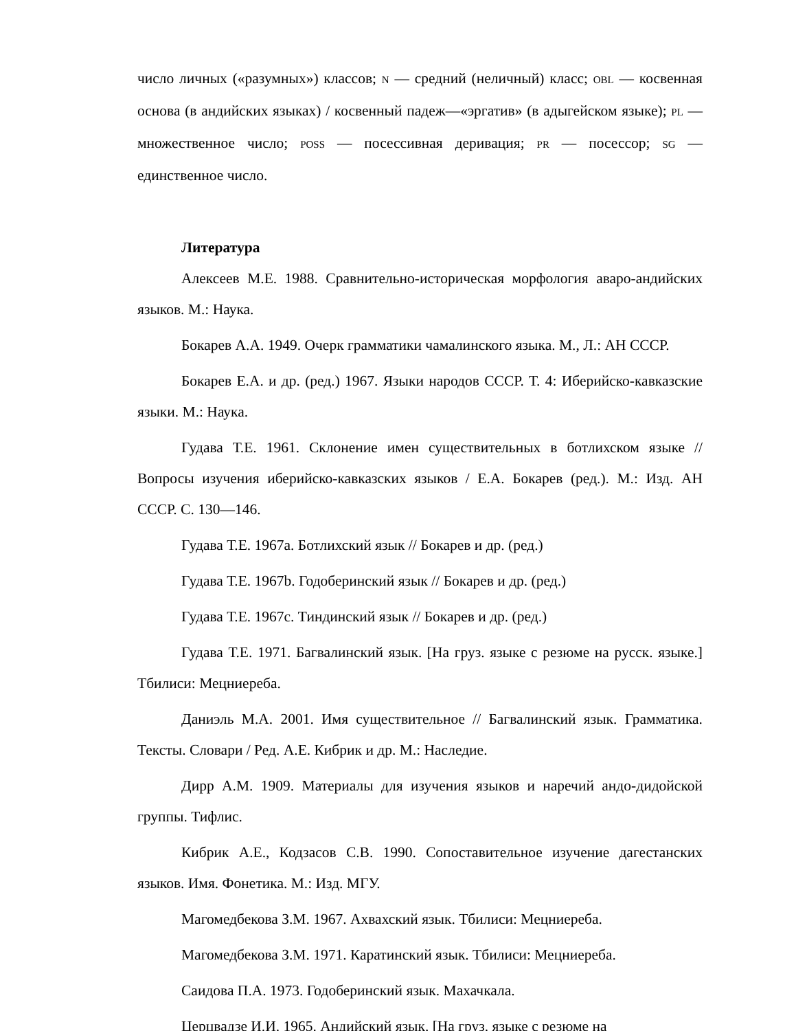число личных («разумных») классов; N — средний (неличный) класс; OBL — косвенная основа (в андийских языках) / косвенный падеж—«эргатив» (в адыгейском языке); PL — множественное число; POSS — посессивная деривация; PR — посессор; SG — единственное число.
Литература
Алексеев М.Е. 1988. Сравнительно-историческая морфология аваро-андийских языков. М.: Наука.
Бокарев А.А. 1949. Очерк грамматики чамалинского языка. М., Л.: АН СССР.
Бокарев Е.А. и др. (ред.) 1967. Языки народов СССР. Т. 4: Иберийско-кавказские языки. М.: Наука.
Гудава Т.Е. 1961. Склонение имен существительных в ботлихском языке // Вопросы изучения иберийско-кавказских языков / Е.А. Бокарев (ред.). М.: Изд. АН СССР. С. 130—146.
Гудава Т.Е. 1967a. Ботлихский язык // Бокарев и др. (ред.)
Гудава Т.Е. 1967b. Годоберинский язык // Бокарев и др. (ред.)
Гудава Т.Е. 1967c. Тиндинский язык // Бокарев и др. (ред.)
Гудава Т.Е. 1971. Багвалинский язык. [На груз. языке с резюме на русск. языке.] Тбилиси: Мецниереба.
Даниэль М.А. 2001. Имя существительное // Багвалинский язык. Грамматика. Тексты. Словари / Ред. А.Е. Кибрик и др. М.: Наследие.
Дирр А.М. 1909. Материалы для изучения языков и наречий андо-дидойской группы. Тифлис.
Кибрик А.Е., Кодзасов С.В. 1990. Сопоставительное изучение дагестанских языков. Имя. Фонетика. М.: Изд. МГУ.
Магомедбекова З.М. 1967. Ахвахский язык. Тбилиси: Мецниереба.
Магомедбекова З.М. 1971. Каратинский язык. Тбилиси: Мецниереба.
Саидова П.А. 1973. Годоберинский язык. Махачкала.
Церцвадзе И.И. 1965. Андийский язык. [На груз. языке с резюме на